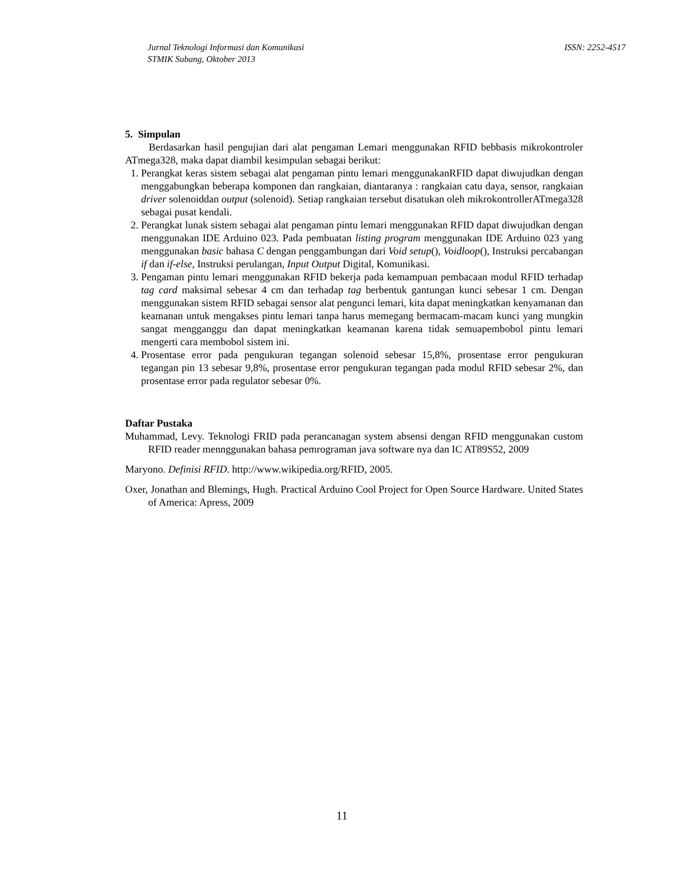ISSN: 2252-4517 Jurnal Teknologi Informasi dan Komunikasi
STMIK Subang, Oktober 2013
5. Simpulan
Berdasarkan hasil pengujian dari alat pengaman Lemari menggunakan RFID bebbasis mikrokontroler ATmega328, maka dapat diambil kesimpulan sebagai berikut:
1. Perangkat keras sistem sebagai alat pengaman pintu lemari menggunakanRFID dapat diwujudkan dengan menggabungkan beberapa komponen dan rangkaian, diantaranya : rangkaian catu daya, sensor, rangkaian driver solenoiddan output (solenoid). Setiap rangkaian tersebut disatukan oleh mikrokontrollerATmega328 sebagai pusat kendali.
2. Perangkat lunak sistem sebagai alat pengaman pintu lemari menggunakan RFID dapat diwujudkan dengan menggunakan IDE Arduino 023. Pada pembuatan listing program menggunakan IDE Arduino 023 yang menggunakan basic bahasa C dengan penggambungan dari Void setup(), Voidloop(), Instruksi percabangan if dan if-else, Instruksi perulangan, Input Output Digital, Komunikasi.
3. Pengaman pintu lemari menggunakan RFID bekerja pada kemampuan pembacaan modul RFID terhadap tag card maksimal sebesar 4 cm dan terhadap tag berbentuk gantungan kunci sebesar 1 cm. Dengan menggunakan sistem RFID sebagai sensor alat pengunci lemari, kita dapat meningkatkan kenyamanan dan keamanan untuk mengakses pintu lemari tanpa harus memegang bermacam-macam kunci yang mungkin sangat mengganggu dan dapat meningkatkan keamanan karena tidak semuapembobol pintu lemari mengerti cara membobol sistem ini.
4. Prosentase error pada pengukuran tegangan solenoid sebesar 15,8%, prosentase error pengukuran tegangan pin 13 sebesar 9,8%, prosentase error pengukuran tegangan pada modul RFID sebesar 2%, dan prosentase error pada regulator sebesar 0%.
Daftar Pustaka
Muhammad, Levy. Teknologi FRID pada perancanagan system absensi dengan RFID menggunakan custom RFID reader mennggunakan bahasa pemrograman java software nya dan IC AT89S52, 2009
Maryono. Definisi RFID. http://www.wikipedia.org/RFID, 2005.
Oxer, Jonathan and Blemings, Hugh. Practical Arduino Cool Project for Open Source Hardware. United States of America: Apress, 2009
11